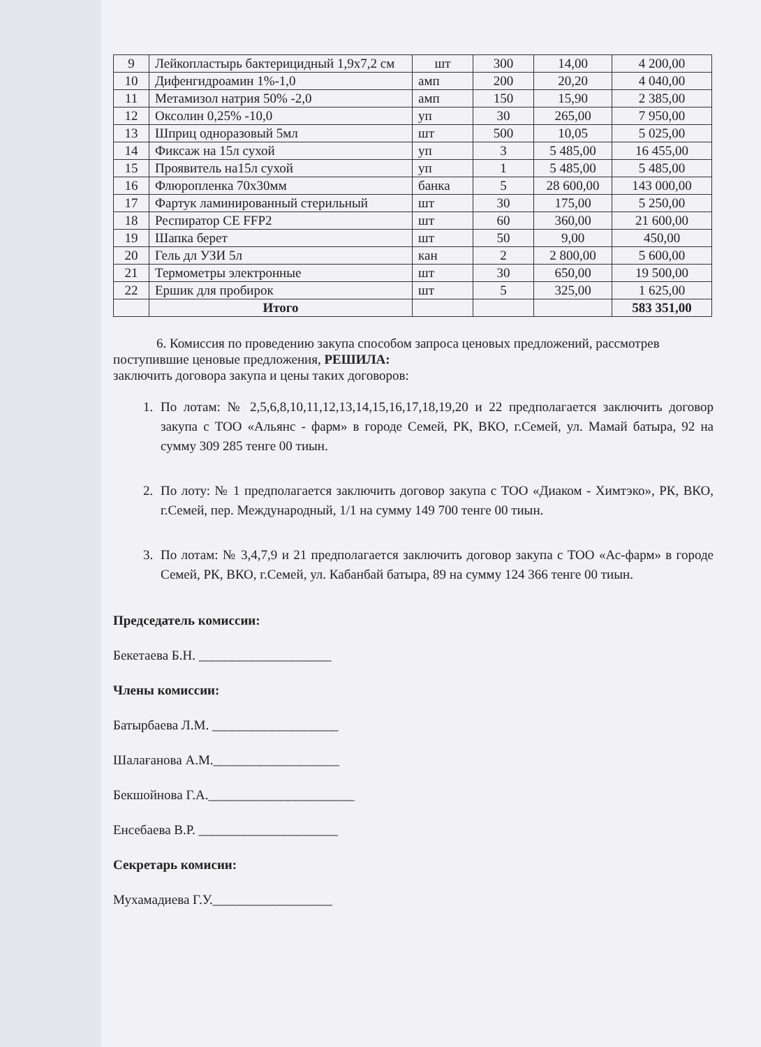| 9 | Лейкопластырь бактерицидный 1,9х7,2 см | шт | 300 | 14,00 | 4 200,00 |
| 10 | Дифенгидроамин 1%-1,0 | амп | 200 | 20,20 | 4 040,00 |
| 11 | Метамизол натрия 50% -2,0 | амп | 150 | 15,90 | 2 385,00 |
| 12 | Оксолин 0,25% -10,0 | уп | 30 | 265,00 | 7 950,00 |
| 13 | Шприц одноразовый 5мл | шт | 500 | 10,05 | 5 025,00 |
| 14 | Фиксаж на 15л сухой | уп | 3 | 5 485,00 | 16 455,00 |
| 15 | Проявитель на15л сухой | уп | 1 | 5 485,00 | 5 485,00 |
| 16 | Флюропленка 70х30мм | банка | 5 | 28 600,00 | 143 000,00 |
| 17 | Фартук ламинированный стерильный | шт | 30 | 175,00 | 5 250,00 |
| 18 | Респиратор CE FFP2 | шт | 60 | 360,00 | 21 600,00 |
| 19 | Шапка берет | шт | 50 | 9,00 | 450,00 |
| 20 | Гель дл УЗИ 5л | кан | 2 | 2 800,00 | 5 600,00 |
| 21 | Термометры электронные | шт | 30 | 650,00 | 19 500,00 |
| 22 | Ершик для пробирок | шт | 5 | 325,00 | 1 625,00 |
| | Итого | | | | 583 351,00 |
6. Комиссия по проведению закупа способом запроса ценовых предложений, рассмотрев поступившие ценовые предложения, РЕШИЛА:
заключить договора закупа и цены таких договоров:
1. По лотам: № 2,5,6,8,10,11,12,13,14,15,16,17,18,19,20 и 22 предполагается заключить договор закупа с ТОО «Альянс - фарм» в городе Семей, РК, ВКО, г.Семей, ул. Мамай батыра, 92 на сумму 309 285 тенге 00 тиын.
2. По лоту: № 1 предполагается заключить договор закупа с ТОО «Диаком - Химтэко», РК, ВКО, г.Семей, пер. Международный, 1/1 на сумму 149 700 тенге 00 тиын.
3. По лотам: № 3,4,7,9 и 21 предполагается заключить договор закупа с ТОО «Ас-фарм» в городе Семей, РК, ВКО, г.Семей, ул. Кабанбай батыра, 89 на сумму 124 366 тенге 00 тиын.
Председатель комиссии:
Бекетаева Б.Н. ____________________
Члены комиссии:
Батырбаева Л.М. ___________________
Шалағанова А.М.___________________
Бекшойнова Г.А.______________________
Енсебаева В.Р. _____________________
Секретарь комисии:
Мухамадиева Г.У.__________________